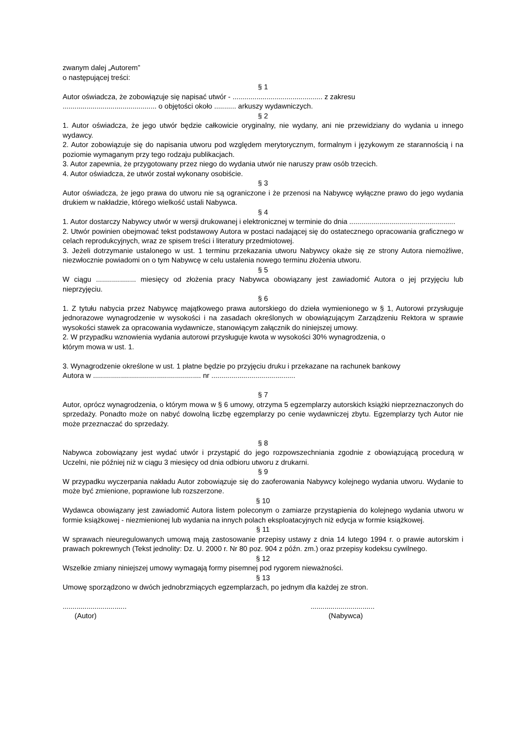zwanym dalej „Autorem”
o następującej treści:
§ 1
Autor oświadcza, że zobowiązuje się napisać utwór - ............................................. z zakresu
............................................... o objętości około ........... arkuszy wydawniczych.
§ 2
1. Autor oświadcza, że jego utwór będzie całkowicie oryginalny, nie wydany, ani nie przewidziany do wydania u innego wydawcy.
2. Autor zobowiązuje się do napisania utworu pod względem merytorycznym, formalnym i językowym ze starannością i na poziomie wymaganym przy tego rodzaju publikacjach.
3. Autor zapewnia, że przygotowany przez niego do wydania utwór nie naruszy praw osób trzecich.
4. Autor oświadcza, że utwór został wykonany osobiście.
§ 3
Autor oświadcza, że jego prawa do utworu nie są ograniczone i że przenosi na Nabywcę wyłączne prawo do jego wydania drukiem w nakładzie, którego wielkość ustali Nabywca.
§ 4
1. Autor dostarczy Nabywcy utwór w wersji drukowanej i elektronicznej w terminie do dnia .....................................................
2. Utwór powinien obejmować tekst podstawowy Autora w postaci nadającej się do ostatecznego opracowania graficznego w celach reprodukcyjnych, wraz ze spisem treści i literatury przedmiotowej.
3. Jeżeli dotrzymanie ustalonego w ust. 1 terminu przekazania utworu Nabywcy okaże się ze strony Autora niemożliwe, niezwłocznie powiadomi on o tym Nabywcę w celu ustalenia nowego terminu złożenia utworu.
§ 5
W ciągu .................... miesięcy od złożenia pracy Nabywca obowiązany jest zawiadomić Autora o jej przyjęciu lub nieprzyjęciu.
§ 6
1. Z tytułu nabycia przez Nabywcę majątkowego prawa autorskiego do dzieła wymienionego w § 1, Autorowi przysługuje jednorazowe wynagrodzenie w wysokości i na zasadach określonych w obowiązującym Zarządzeniu Rektora w sprawie wysokości stawek za opracowania wydawnicze, stanowiącym załącznik do niniejszej umowy.
2. W przypadku wznowienia wydania autorowi przysługuje kwota w wysokości 30% wynagrodzenia, o
którym mowa w ust. 1.
3. Wynagrodzenie określone w ust. 1 płatne będzie po przyjęciu druku i przekazane na rachunek bankowy
Autora w ...................................................... nr ..........................................
§ 7
Autor, oprócz wynagrodzenia, o którym mowa w § 6 umowy, otrzyma 5 egzemplarzy autorskich książki nieprzeznaczonych do sprzedaży. Ponadto może on nabyć dowolną liczbę egzemplarzy po cenie wydawniczej zbytu. Egzemplarzy tych Autor nie może przeznaczać do sprzedaży.
§ 8
Nabywca zobowiązany jest wydać utwór i przystąpić do jego rozpowszechniania zgodnie z obowiązującą procedurą w Uczelni, nie później niż w ciągu 3 miesięcy od dnia odbioru utworu z drukarni.
§ 9
W przypadku wyczerpania nakładu Autor zobowiązuje się do zaoferowania Nabywcy kolejnego wydania utworu. Wydanie to może być zmienione, poprawione lub rozszerzone.
§ 10
Wydawca obowiązany jest zawiadomić Autora listem poleconym o zamiarze przystąpienia do kolejnego wydania utworu w formie książkowej - niezmienionej lub wydania na innych polach eksploatacyjnych niż edycja w formie książkowej.
§ 11
W sprawach nieuregulowanych umową mają zastosowanie przepisy ustawy z dnia 14 lutego 1994 r. o prawie autorskim i prawach pokrewnych (Tekst jednolity: Dz. U. 2000 r. Nr 80 poz. 904 z późn. zm.) oraz przepisy kodeksu cywilnego.
§ 12
Wszelkie zmiany niniejszej umowy wymagają formy pisemnej pod rygorem nieważności.
§ 13
Umowę sporządzono w dwóch jednobrzmiących egzemplarzach, po jednym dla każdej ze stron.
................................
(Autor)
................................
(Nabywca)